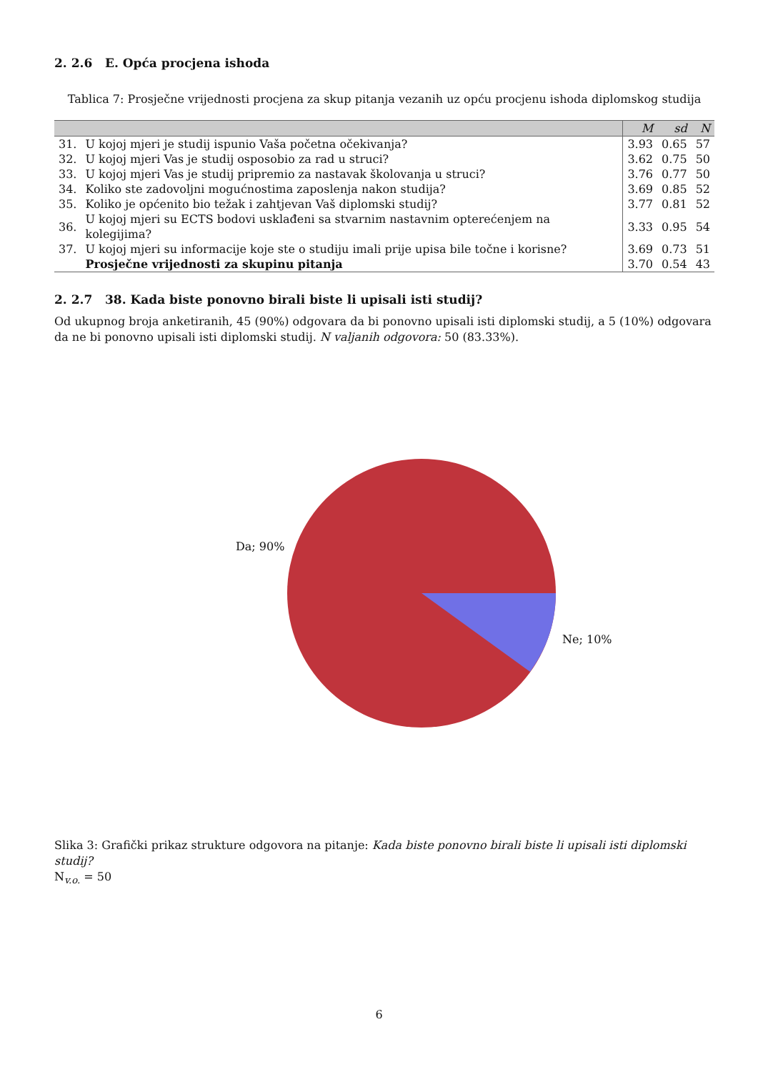2. 2.6 E. Opća procjena ishoda
Tablica 7: Prosječne vrijednosti procjena za skup pitanja vezanih uz opću procjenu ishoda diplomskog studija
| | | M | sd | N |
| --- | --- | --- | --- | --- |
| 31. | U kojoj mjeri je studij ispunio Vaša početna očekivanja? | 3.93 | 0.65 | 57 |
| 32. | U kojoj mjeri Vas je studij osposobio za rad u struci? | 3.62 | 0.75 | 50 |
| 33. | U kojoj mjeri Vas je studij pripremio za nastavak školovanja u struci? | 3.76 | 0.77 | 50 |
| 34. | Koliko ste zadovoljni mogućnostima zaposlenja nakon studija? | 3.69 | 0.85 | 52 |
| 35. | Koliko je općenito bio težak i zahtjevan Vaš diplomski studij? | 3.77 | 0.81 | 52 |
| 36. | U kojoj mjeri su ECTS bodovi usklađeni sa stvarnim nastavnim opterećenjem na kolegijima? | 3.33 | 0.95 | 54 |
| 37. | U kojoj mjeri su informacije koje ste o studiju imali prije upisa bile točne i korisne? | 3.69 | 0.73 | 51 |
| | Prosječne vrijednosti za skupinu pitanja | 3.70 | 0.54 | 43 |
2. 2.7 38. Kada biste ponovno birali biste li upisali isti studij?
Od ukupnog broja anketiranih, 45 (90%) odgovara da bi ponovno upisali isti diplomski studij, a 5 (10%) odgovara da ne bi ponovno upisali isti diplomski studij. N valjanih odgovora: 50 (83.33%).
Da; 90%
Ne; 10%
Slika 3: Grafički prikaz strukture odgovora na pitanje: Kada biste ponovno birali biste li upisali isti diplomski studij?
N<sub>v.o.</sub> = 50
6